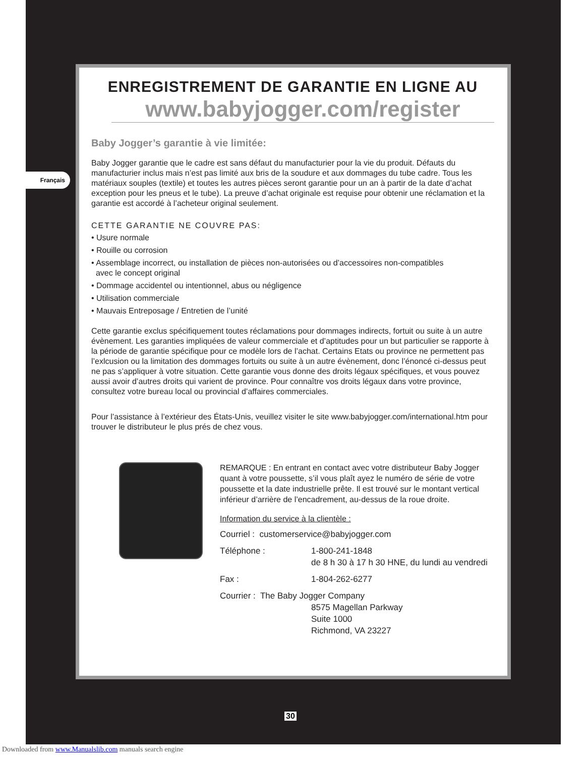Français
ENREGISTREMENT DE GARANTIE EN LIGNE AU
www.babyjogger.com/register
Baby Jogger’s garantie à vie limitée:
Baby Jogger garantie que le cadre est sans défaut du manufacturier pour la vie du produit. Défauts du manufacturier inclus mais n’est pas limité aux bris de la soudure et aux dommages du tube cadre. Tous les matériaux souples (textile) et toutes les autres pièces seront garantie pour un an à partir de la date d’achat exception pour les pneus et le tube). La preuve d’achat originale est requise pour obtenir une réclamation et la garantie est accordé à l’acheteur original seulement.
CETTE GARANTIE NE COUVRE PAS:
• Usure normale
• Rouille ou corrosion
• Assemblage incorrect, ou installation de pièces non-autorisées ou d’accessoires non-compatibles
avec le concept original
• Dommage accidentel ou intentionnel, abus ou négligence
• Utilisation commerciale
• Mauvais Entreposage / Entretien de l’unité
Cette garantie exclus spécifiquement toutes réclamations pour dommages indirects, fortuit ou suite à un autre évènement. Les garanties impliquées de valeur commerciale et d’aptitudes pour un but particulier se rapporte à la période de garantie spécifique pour ce modèle lors de l’achat. Certains Etats ou province ne permettent pas l’exlcusion ou la limitation des dommages fortuits ou suite à un autre évènement, donc l’énoncé ci-dessus peut ne pas s’appliquer à votre situation. Cette garantie vous donne des droits légaux spécifiques, et vous pouvez aussi avoir d’autres droits qui varient de province. Pour connaître vos droits légaux dans votre province, consultez votre bureau local ou provincial d’affaires commerciales.
Pour l’assistance à l’extérieur des États-Unis, veuillez visiter le site www.babyjogger.com/international.htm pour trouver le distributeur le plus prés de chez vous.
REMARQUE : En entrant en contact avec votre distributeur Baby Jogger quant à votre poussette, s’il vous plaît ayez le numéro de série de votre poussette et la date industrielle prête. Il est trouvé sur le montant vertical inférieur d’arrière de l’encadrement, au-dessus de la roue droite.
Information du service à la clientèle :
Courriel : customerservice@babyjogger.com
Téléphone : 1-800-241-1848
de 8 h 30 à 17 h 30 HNE, du lundi au vendredi
Fax : 1-804-262-6277
Courrier : The Baby Jogger Company
8575 Magellan Parkway
Suite 1000
Richmond, VA 23227
30
Downloaded from www.Manualslib.com manuals search engine